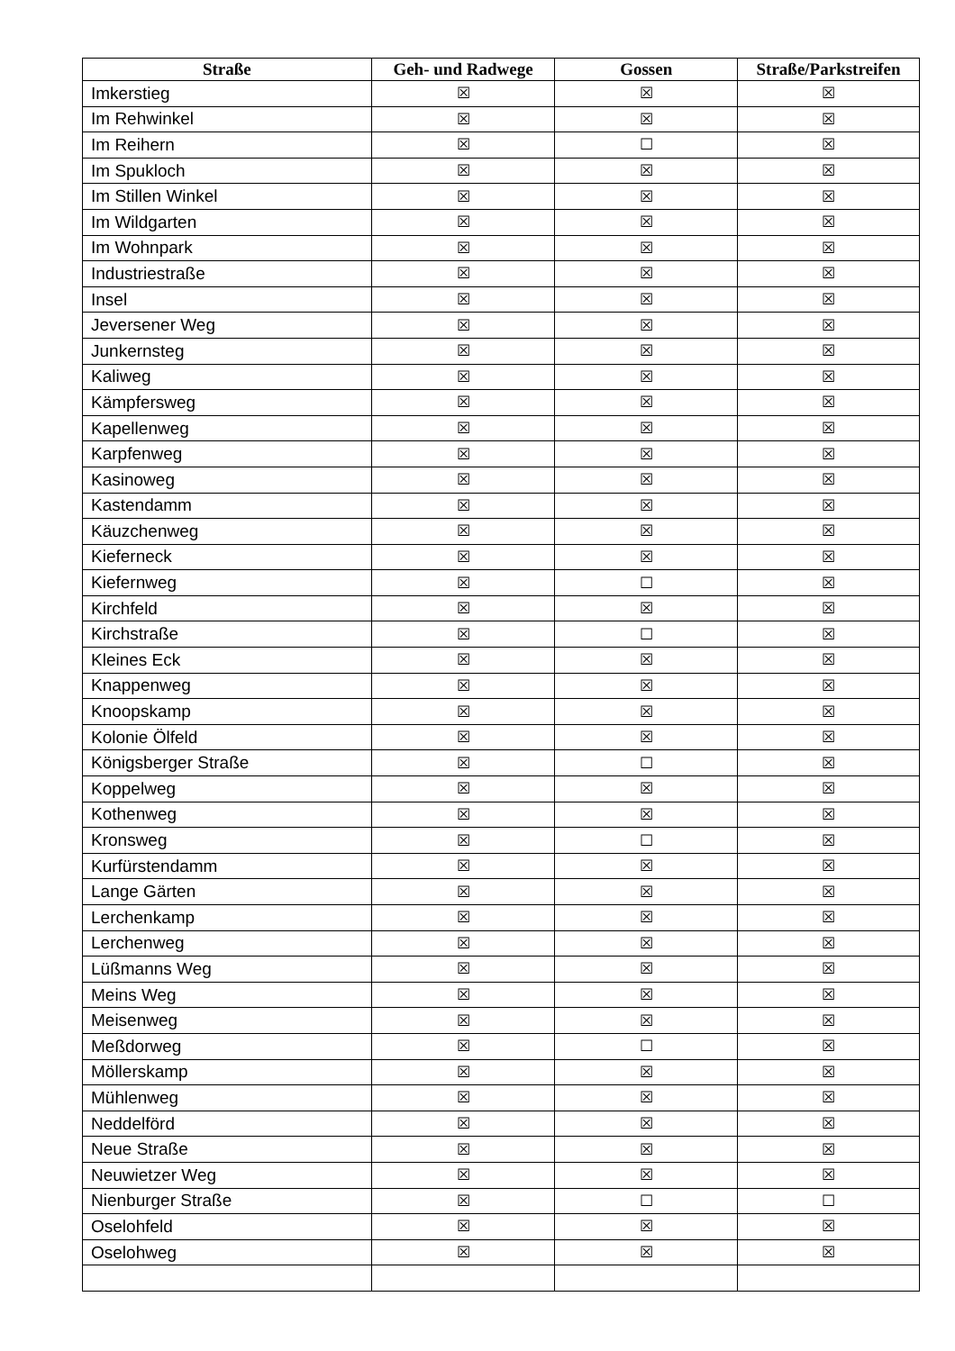| Straße | Geh- und Radwege | Gossen | Straße/Parkstreifen |
| --- | --- | --- | --- |
| Imkerstieg | ☒ | ☒ | ☒ |
| Im Rehwinkel | ☒ | ☒ | ☒ |
| Im Reihern | ☒ | ☐ | ☒ |
| Im Spukloch | ☒ | ☒ | ☒ |
| Im Stillen Winkel | ☒ | ☒ | ☒ |
| Im Wildgarten | ☒ | ☒ | ☒ |
| Im Wohnpark | ☒ | ☒ | ☒ |
| Industriestraße | ☒ | ☒ | ☒ |
| Insel | ☒ | ☒ | ☒ |
| Jeversener Weg | ☒ | ☒ | ☒ |
| Junkernsteg | ☒ | ☒ | ☒ |
| Kaliweg | ☒ | ☒ | ☒ |
| Kämpfersweg | ☒ | ☒ | ☒ |
| Kapellenweg | ☒ | ☒ | ☒ |
| Karpfenweg | ☒ | ☒ | ☒ |
| Kasinoweg | ☒ | ☒ | ☒ |
| Kastendamm | ☒ | ☒ | ☒ |
| Käuzchenweg | ☒ | ☒ | ☒ |
| Kieferneck | ☒ | ☒ | ☒ |
| Kiefernweg | ☒ | ☐ | ☒ |
| Kirchfeld | ☒ | ☒ | ☒ |
| Kirchstraße | ☒ | ☐ | ☒ |
| Kleines Eck | ☒ | ☒ | ☒ |
| Knappenweg | ☒ | ☒ | ☒ |
| Knoopskamp | ☒ | ☒ | ☒ |
| Kolonie Ölfeld | ☒ | ☒ | ☒ |
| Königsberger Straße | ☒ | ☐ | ☒ |
| Koppelweg | ☒ | ☒ | ☒ |
| Kothenweg | ☒ | ☒ | ☒ |
| Kronsweg | ☒ | ☐ | ☒ |
| Kurfürstendamm | ☒ | ☒ | ☒ |
| Lange Gärten | ☒ | ☒ | ☒ |
| Lerchenkamp | ☒ | ☒ | ☒ |
| Lerchenweg | ☒ | ☒ | ☒ |
| Lüßmanns Weg | ☒ | ☒ | ☒ |
| Meins Weg | ☒ | ☒ | ☒ |
| Meisenweg | ☒ | ☒ | ☒ |
| Meßdorweg | ☒ | ☐ | ☒ |
| Möllerskamp | ☒ | ☒ | ☒ |
| Mühlenweg | ☒ | ☒ | ☒ |
| Neddelförd | ☒ | ☒ | ☒ |
| Neue Straße | ☒ | ☒ | ☒ |
| Neuwietzer Weg | ☒ | ☒ | ☒ |
| Nienburger Straße | ☒ | ☐ | ☐ |
| Oselohfeld | ☒ | ☒ | ☒ |
| Oselohweg | ☒ | ☒ | ☒ |